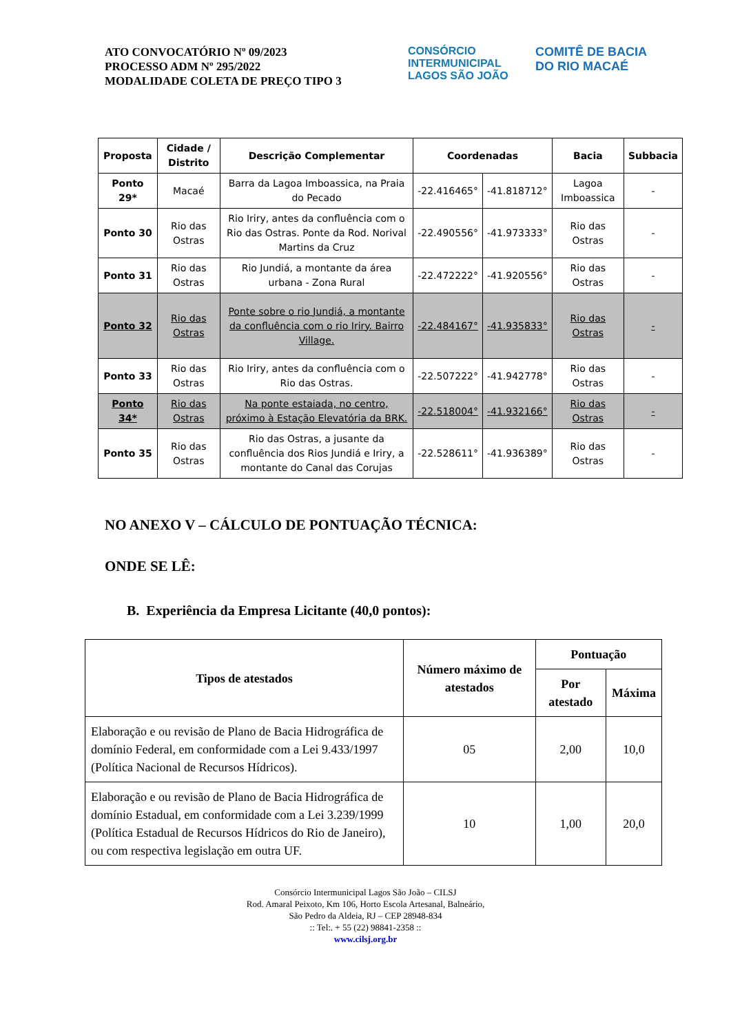ATO CONVOCATÓRIO Nº 09/2023
PROCESSO ADM Nº 295/2022
MODALIDADE COLETA DE PREÇO TIPO 3
CONSÓRCIO INTERMUNICIPAL LAGOS SÃO JOÃO
COMITÊ DE BACIA
DO RIO MACAÉ
| Proposta | Cidade / Distrito | Descrição Complementar | Coordenadas | | Bacia | Subbacia |
| --- | --- | --- | --- | --- | --- | --- |
| Ponto 29* | Macaé | Barra da Lagoa Imboassica, na Praia do Pecado | -22.416465° | -41.818712° | Lagoa Imboassica | - |
| Ponto 30 | Rio das Ostras | Rio Iriry, antes da confluência com o Rio das Ostras. Ponte da Rod. Norival Martins da Cruz | -22.490556° | -41.973333° | Rio das Ostras | - |
| Ponto 31 | Rio das Ostras | Rio Jundiá, a montante da área urbana - Zona Rural | -22.472222° | -41.920556° | Rio das Ostras | - |
| Ponto 32 | Rio das Ostras | Ponte sobre o rio Jundiá, a montante da confluência com o rio Iriry. Bairro Village. | -22.484167° | -41.935833° | Rio das Ostras | - |
| Ponto 33 | Rio das Ostras | Rio Iriry, antes da confluência com o Rio das Ostras. | -22.507222° | -41.942778° | Rio das Ostras | - |
| Ponto 34* | Rio das Ostras | Na ponte estaiada, no centro, próximo à Estação Elevatória da BRK. | -22.518004° | -41.932166° | Rio das Ostras | - |
| Ponto 35 | Rio das Ostras | Rio das Ostras, a jusante da confluência dos Rios Jundiá e Iriry, a montante do Canal das Corujas | -22.528611° | -41.936389° | Rio das Ostras | - |
NO ANEXO V – CÁLCULO DE PONTUAÇÃO TÉCNICA:
ONDE SE LÊ:
B. Experiência da Empresa Licitante (40,0 pontos):
| Tipos de atestados | Número máximo de atestados | Pontuação | |
| --- | --- | --- | --- |
| | | Por atestado | Máxima |
| Elaboração e ou revisão de Plano de Bacia Hidrográfica de domínio Federal, em conformidade com a Lei 9.433/1997 (Política Nacional de Recursos Hídricos). | 05 | 2,00 | 10,0 |
| Elaboração e ou revisão de Plano de Bacia Hidrográfica de domínio Estadual, em conformidade com a Lei 3.239/1999 (Política Estadual de Recursos Hídricos do Rio de Janeiro), ou com respectiva legislação em outra UF. | 10 | 1,00 | 20,0 |
Consórcio Intermunicipal Lagos São João – CILSJ
Rod. Amaral Peixoto, Km 106, Horto Escola Artesanal, Balneário,
São Pedro da Aldeia, RJ – CEP 28948-834
:: Tel:. + 55 (22) 98841-2358 ::
www.cilsj.org.br